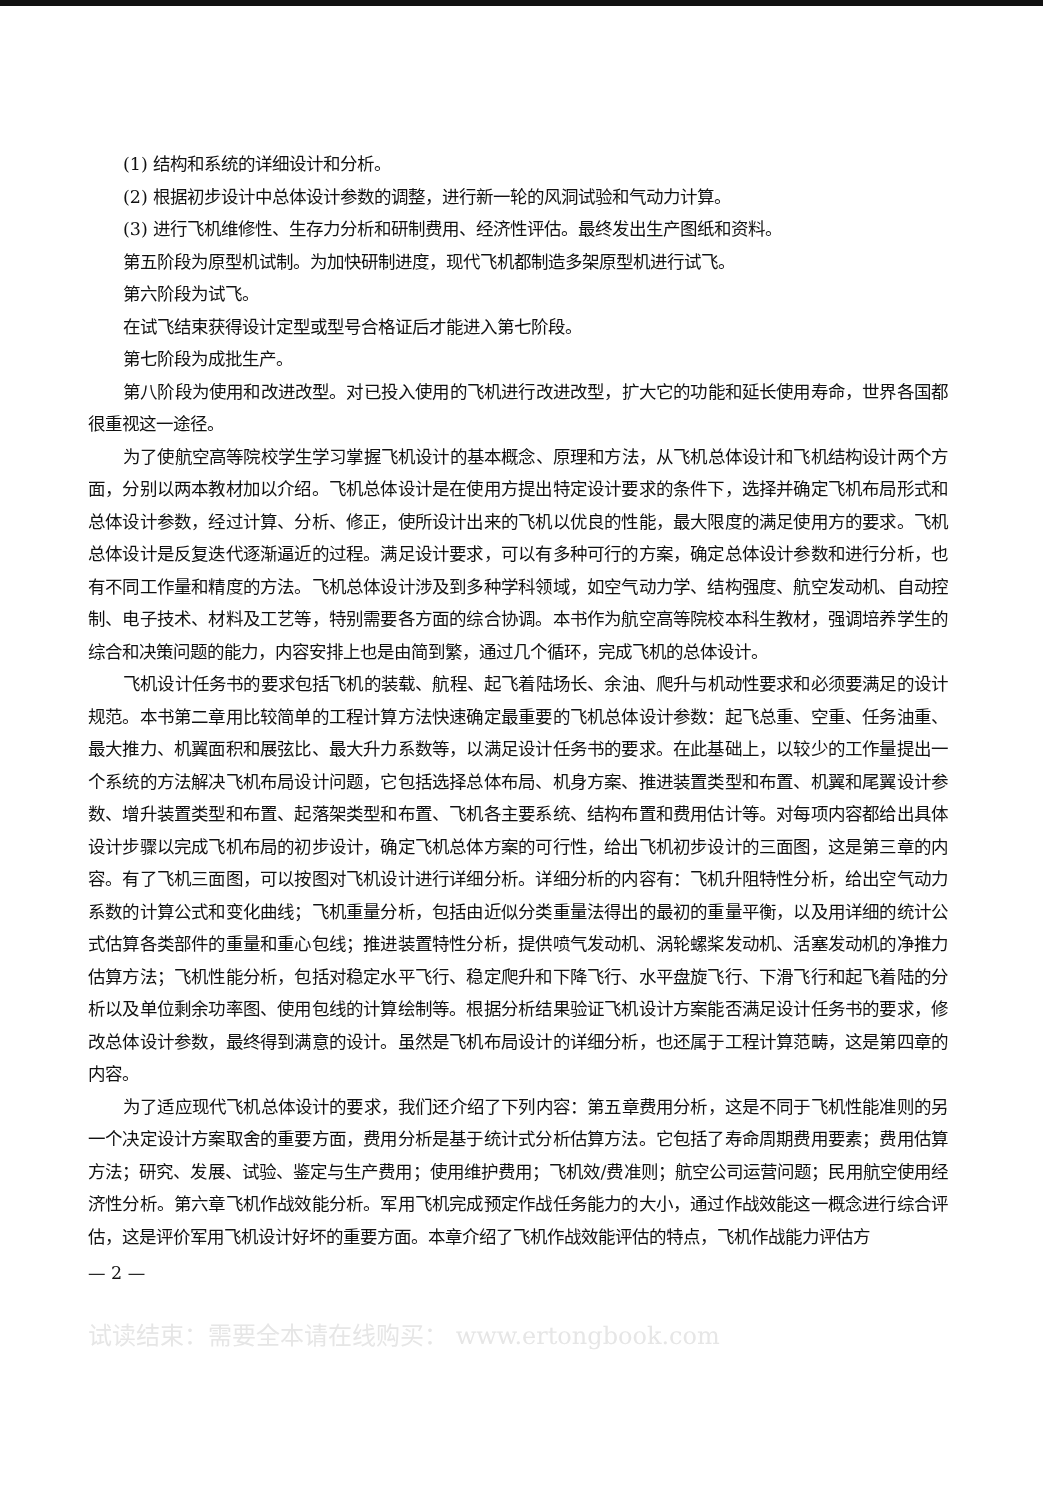(1) 结构和系统的详细设计和分析。
(2) 根据初步设计中总体设计参数的调整，进行新一轮的风洞试验和气动力计算。
(3) 进行飞机维修性、生存力分析和研制费用、经济性评估。最终发出生产图纸和资料。
第五阶段为原型机试制。为加快研制进度，现代飞机都制造多架原型机进行试飞。
第六阶段为试飞。
在试飞结束获得设计定型或型号合格证后才能进入第七阶段。
第七阶段为成批生产。
第八阶段为使用和改进改型。对已投入使用的飞机进行改进改型，扩大它的功能和延长使用寿命，世界各国都很重视这一途径。
为了使航空高等院校学生学习掌握飞机设计的基本概念、原理和方法，从飞机总体设计和飞机结构设计两个方面，分别以两本教材加以介绍。飞机总体设计是在使用方提出特定设计要求的条件下，选择并确定飞机布局形式和总体设计参数，经过计算、分析、修正，使所设计出来的飞机以优良的性能，最大限度的满足使用方的要求。飞机总体设计是反复迭代逐渐逼近的过程。满足设计要求，可以有多种可行的方案，确定总体设计参数和进行分析，也有不同工作量和精度的方法。飞机总体设计涉及到多种学科领域，如空气动力学、结构强度、航空发动机、自动控制、电子技术、材料及工艺等，特别需要各方面的综合协调。本书作为航空高等院校本科生教材，强调培养学生的综合和决策问题的能力，内容安排上也是由简到繁，通过几个循环，完成飞机的总体设计。
飞机设计任务书的要求包括飞机的装载、航程、起飞着陆场长、余油、爬升与机动性要求和必须要满足的设计规范。本书第二章用比较简单的工程计算方法快速确定最重要的飞机总体设计参数：起飞总重、空重、任务油重、最大推力、机翼面积和展弦比、最大升力系数等，以满足设计任务书的要求。在此基础上，以较少的工作量提出一个系统的方法解决飞机布局设计问题，它包括选择总体布局、机身方案、推进装置类型和布置、机翼和尾翼设计参数、增升装置类型和布置、起落架类型和布置、飞机各主要系统、结构布置和费用估计等。对每项内容都给出具体设计步骤以完成飞机布局的初步设计，确定飞机总体方案的可行性，给出飞机初步设计的三面图，这是第三章的内容。有了飞机三面图，可以按图对飞机设计进行详细分析。详细分析的内容有：飞机升阻特性分析，给出空气动力系数的计算公式和变化曲线；飞机重量分析，包括由近似分类重量法得出的最初的重量平衡，以及用详细的统计公式估算各类部件的重量和重心包线；推进装置特性分析，提供喷气发动机、涡轮螺桨发动机、活塞发动机的净推力估算方法；飞机性能分析，包括对稳定水平飞行、稳定爬升和下降飞行、水平盘旋飞行、下滑飞行和起飞着陆的分析以及单位剩余功率图、使用包线的计算绘制等。根据分析结果验证飞机设计方案能否满足设计任务书的要求，修改总体设计参数，最终得到满意的设计。虽然是飞机布局设计的详细分析，也还属于工程计算范畴，这是第四章的内容。
为了适应现代飞机总体设计的要求，我们还介绍了下列内容：第五章费用分析，这是不同于飞机性能准则的另一个决定设计方案取舍的重要方面，费用分析是基于统计式分析估算方法。它包括了寿命周期费用要素；费用估算方法；研究、发展、试验、鉴定与生产费用；使用维护费用；飞机效/费准则；航空公司运营问题；民用航空使用经济性分析。第六章飞机作战效能分析。军用飞机完成预定作战任务能力的大小，通过作战效能这一概念进行综合评估，这是评价军用飞机设计好坏的重要方面。本章介绍了飞机作战效能评估的特点，飞机作战能力评估方
— 2 —
试读结束：需要全本请在线购买： www.ertongbook.com